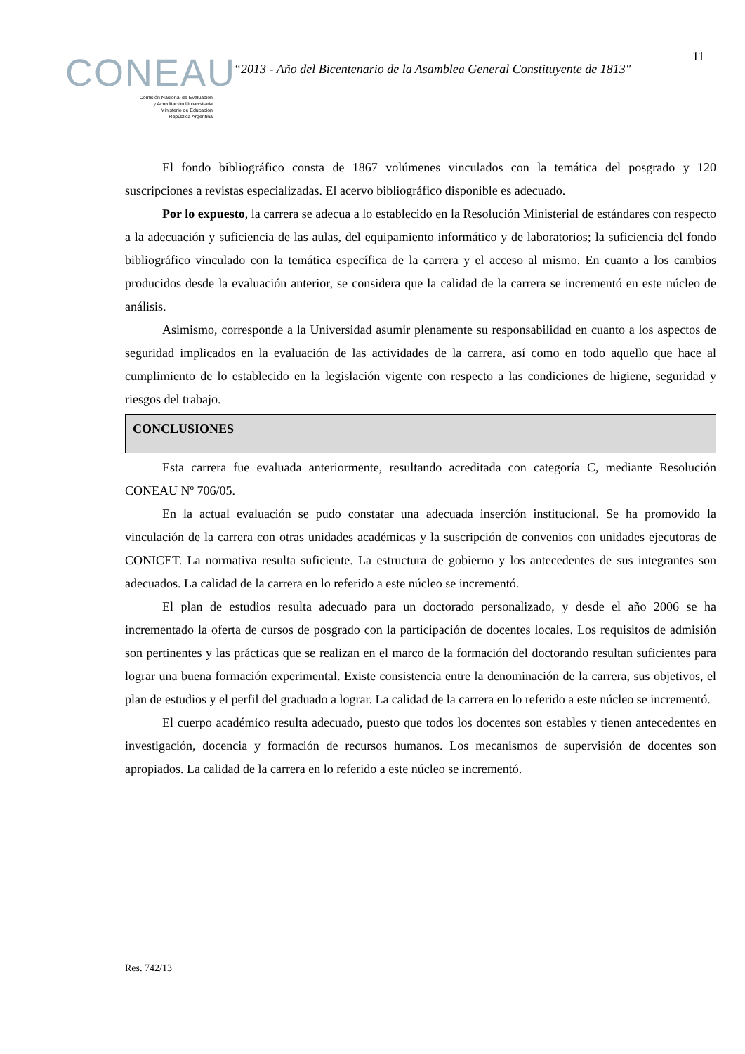11
CONEAU
Comisión Nacional de Evaluación
y Acreditación Universitaria
Ministerio de Educación
República Argentina
“2013 - Año del Bicentenario de la Asamblea General Constituyente de 1813"
El fondo bibliográfico consta de 1867 volúmenes vinculados con la temática del posgrado y 120 suscripciones a revistas especializadas. El acervo bibliográfico disponible es adecuado.
Por lo expuesto, la carrera se adecua a lo establecido en la Resolución Ministerial de estándares con respecto a la adecuación y suficiencia de las aulas, del equipamiento informático y de laboratorios; la suficiencia del fondo bibliográfico vinculado con la temática específica de la carrera y el acceso al mismo. En cuanto a los cambios producidos desde la evaluación anterior, se considera que la calidad de la carrera se incrementó en este núcleo de análisis.
Asimismo, corresponde a la Universidad asumir plenamente su responsabilidad en cuanto a los aspectos de seguridad implicados en la evaluación de las actividades de la carrera, así como en todo aquello que hace al cumplimiento de lo establecido en la legislación vigente con respecto a las condiciones de higiene, seguridad y riesgos del trabajo.
CONCLUSIONES
Esta carrera fue evaluada anteriormente, resultando acreditada con categoría C, mediante Resolución CONEAU Nº 706/05.
En la actual evaluación se pudo constatar una adecuada inserción institucional. Se ha promovido la vinculación de la carrera con otras unidades académicas y la suscripción de convenios con unidades ejecutoras de CONICET. La normativa resulta suficiente. La estructura de gobierno y los antecedentes de sus integrantes son adecuados. La calidad de la carrera en lo referido a este núcleo se incrementó.
El plan de estudios resulta adecuado para un doctorado personalizado, y desde el año 2006 se ha incrementado la oferta de cursos de posgrado con la participación de docentes locales. Los requisitos de admisión son pertinentes y las prácticas que se realizan en el marco de la formación del doctorando resultan suficientes para lograr una buena formación experimental. Existe consistencia entre la denominación de la carrera, sus objetivos, el plan de estudios y el perfil del graduado a lograr. La calidad de la carrera en lo referido a este núcleo se incrementó.
El cuerpo académico resulta adecuado, puesto que todos los docentes son estables y tienen antecedentes en investigación, docencia y formación de recursos humanos. Los mecanismos de supervisión de docentes son apropiados. La calidad de la carrera en lo referido a este núcleo se incrementó.
Res. 742/13